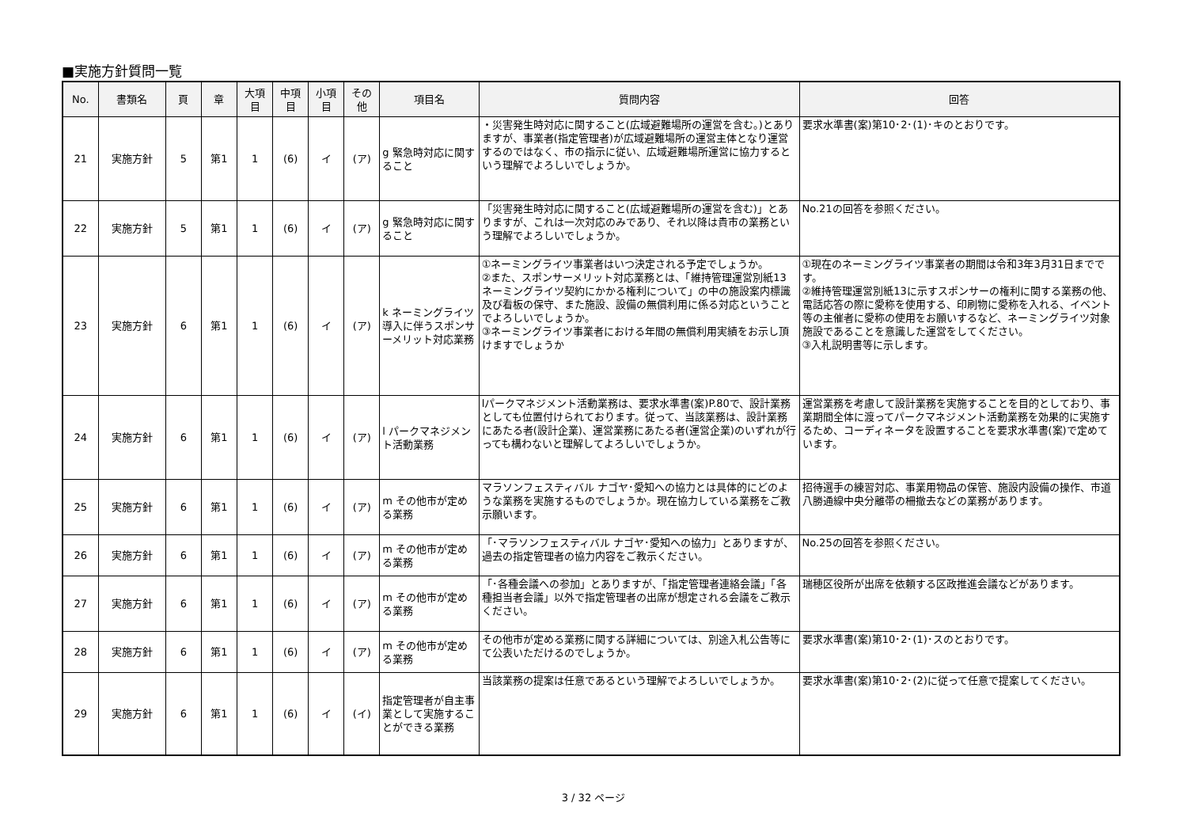■実施方針質問一覧
| No. | 書類名 | 頁 | 章 | 大項目 | 中項目 | 小項目 | その他 | 項目名 | 質問内容 | 回答 |
| --- | --- | --- | --- | --- | --- | --- | --- | --- | --- | --- |
| 21 | 実施方針 | 5 | 第1 | 1 | (6) | イ | (ア) | g 緊急時対応に関すること | ・災害発生時対応に関すること(広域避難場所の運営を含む。)とありますが、事業者(指定管理者)が広域避難場所の運営主体となり運営するのではなく、市の指示に従い、広域避難場所運営に協力するという理解でよろしいでしょうか。 | 要求水準書(案)第10･2･(1)･キのとおりです。 |
| 22 | 実施方針 | 5 | 第1 | 1 | (6) | イ | (ア) | g 緊急時対応に関すること | 「災害発生時対応に関すること(広域避難場所の運営を含む)」とありますが、これは一次対応のみであり、それ以降は貴市の業務という理解でよろしいでしょうか。 | No.21の回答を参照ください。 |
| 23 | 実施方針 | 6 | 第1 | 1 | (6) | イ | (ア) | k ネーミングライツ導入に伴うスポンサーメリット対応業務 | ①ネーミングライツ事業者はいつ決定される予定でしょうか。 ②また、スポンサーメリット対応業務とは、「維持管理運営別紙13 ネーミングライツ契約にかかる権利について」の中の施設案内標識及び看板の保守、また施設、設備の無償利用に係る対応ということでよろしいでしょうか。 ③ネーミングライツ事業者における年間の無償利用実績をお示し頂けますでしょうか | ①現在のネーミングライツ事業者の期間は令和3年3月31日までです。 ②維持管理運営別紙13に示すスポンサーの権利に関する業務の他、電話応答の際に愛称を使用する、印刷物に愛称を入れる、イベント等の主催者に愛称の使用をお願いするなど、ネーミングライツ対象施設であることを意識した運営をしてください。 ③入札説明書等に示します。 |
| 24 | 実施方針 | 6 | 第1 | 1 | (6) | イ | (ア) | l パークマネジメント活動業務 | lパークマネジメント活動業務は、要求水準書(案)P.80で、設計業務としても位置付けられております。従って、当該業務は、設計業務にあたる者(設計企業)、運営業務にあたる者(運営企業)のいずれが行っても構わないと理解してよろしいでしょうか。 | 運営業務を考慮して設計業務を実施することを目的としており、事業期間全体に渡ってパークマネジメント活動業務を効果的に実施するため、コーディネータを設置することを要求水準書(案)で定めています。 |
| 25 | 実施方針 | 6 | 第1 | 1 | (6) | イ | (ア) | m その他市が定める業務 | マラソンフェスティバル ナゴヤ･愛知への協力とは具体的にどのような業務を実施するものでしょうか。現在協力している業務をご教示願います。 | 招待選手の練習対応、事業用物品の保管、施設内設備の操作、市道八勝通線中央分離帯の柵撤去などの業務があります。 |
| 26 | 実施方針 | 6 | 第1 | 1 | (6) | イ | (ア) | m その他市が定める業務 | 「･マラソンフェスティバル ナゴヤ･愛知への協力」とありますが、過去の指定管理者の協力内容をご教示ください。 | No.25の回答を参照ください。 |
| 27 | 実施方針 | 6 | 第1 | 1 | (6) | イ | (ア) | m その他市が定める業務 | 「･各種会議への参加」とありますが、「指定管理者連絡会議」「各種担当者会議」以外で指定管理者の出席が想定される会議をご教示ください。 | 瑞穂区役所が出席を依頼する区政推進会議などがあります。 |
| 28 | 実施方針 | 6 | 第1 | 1 | (6) | イ | (ア) | m その他市が定める業務 | その他市が定める業務に関する詳細については、別途入札公告等にて公表いただけるのでしょうか。 | 要求水準書(案)第10･2･(1)･スのとおりです。 |
| 29 | 実施方針 | 6 | 第1 | 1 | (6) | イ | (イ) | 指定管理者が自主事業として実施することができる業務 | 当該業務の提案は任意であるという理解でよろしいでしょうか。 | 要求水準書(案)第10･2･(2)に従って任意で提案してください。 |
3 / 32 ページ